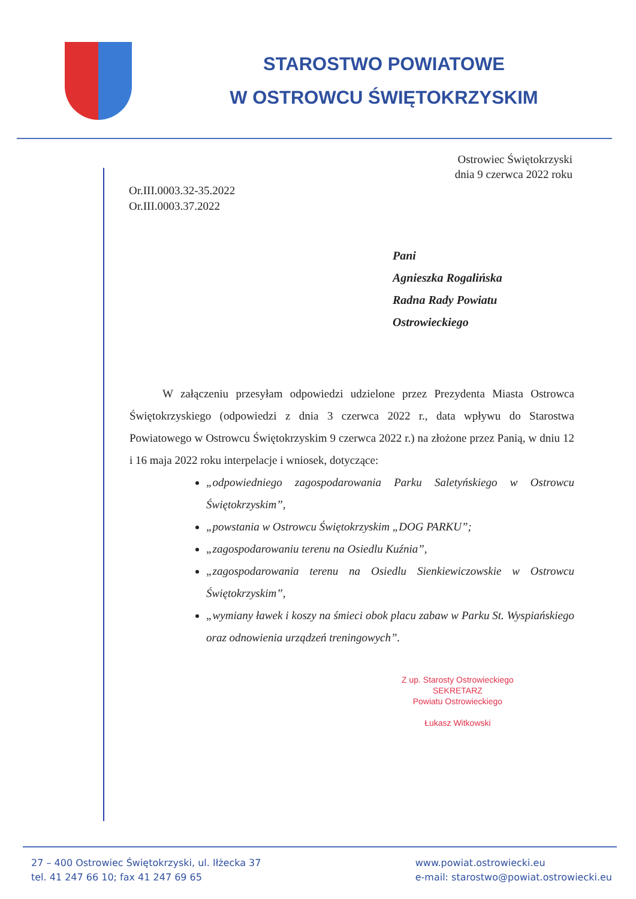STAROSTWO POWIATOWE
W OSTROWCU ŚWIĘTOKRZYSKIM
Ostrowiec Świętokrzyski
dnia 9 czerwca 2022 roku
Or.III.0003.32-35.2022
Or.III.0003.37.2022
Pani
Agnieszka Rogalińska
Radna Rady Powiatu
Ostrowieckiego
W załączeniu przesyłam odpowiedzi udzielone przez Prezydenta Miasta Ostrowca Świętokrzyskiego (odpowiedzi z dnia 3 czerwca 2022 r., data wpływu do Starostwa Powiatowego w Ostrowcu Świętokrzyskim 9 czerwca 2022 r.) na złożone przez Panią, w dniu 12 i 16 maja 2022 roku interpelacje i wniosek, dotyczące:
„odpowiedniego zagospodarowania Parku Saletyńskiego w Ostrowcu Świętokrzyskim”,
„powstania w Ostrowcu Świętokrzyskim „DOG PARKU”;
„zagospodarowaniu terenu na Osiedlu Kuźnia”,
„zagospodarowania terenu na Osiedlu Sienkiewiczowskie w Ostrowcu Świętokrzyskim”,
„wymiany ławek i koszy na śmieci obok placu zabaw w Parku St. Wyspiańskiego oraz odnowienia urządzeń treningowych”.
Z up. Starosty Ostrowieckiego
SEKRETARZ
Powiatu Ostrowieckiego
Łukasz Witkowski
27 – 400 Ostrowiec Świętokrzyski, ul. Iłżecka 37
tel. 41 247 66 10; fax 41 247 69 65
www.powiat.ostrowiecki.eu
e-mail: starostwo@powiat.ostrowiecki.eu